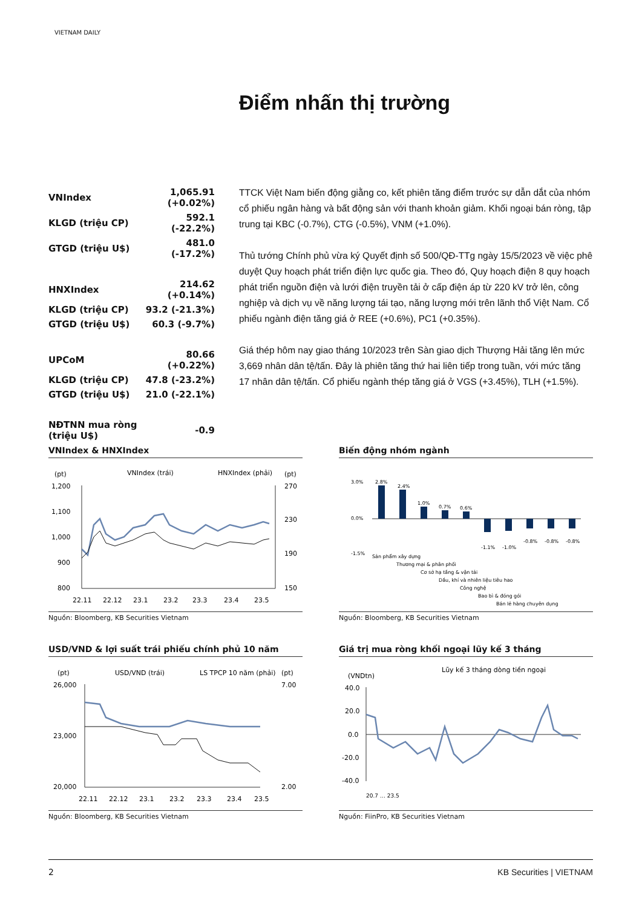VIETNAM DAILY
Điểm nhấn thị trường
| VNIndex | 1,065.91 (+0.02%) |
| KLGD (triệu CP) | 592.1 (-22.2%) |
| GTGD (triệu U$) | 481.0 (-17.2%) |
| HNXIndex | 214.62 (+0.14%) |
| KLGD (triệu CP) | 93.2 (-21.3%) |
| GTGD (triệu U$) | 60.3 (-9.7%) |
| UPCoM | 80.66 (+0.22%) |
| KLGD (triệu CP) | 47.8 (-23.2%) |
| GTGD (triệu U$) | 21.0 (-22.1%) |
| NĐTNN mua ròng (triệu U$) | -0.9 |
TTCK Việt Nam biến động giằng co, kết phiên tăng điểm trước sự dẫn dắt của nhóm cổ phiếu ngân hàng và bất động sản với thanh khoản giảm. Khối ngoại bán ròng, tập trung tại KBC (-0.7%), CTG (-0.5%), VNM (+1.0%).
Thủ tướng Chính phủ vừa ký Quyết định số 500/QĐ-TTg ngày 15/5/2023 về việc phê duyệt Quy hoạch phát triển điện lực quốc gia. Theo đó, Quy hoạch điện 8 quy hoạch phát triển nguồn điện và lưới điện truyền tải ở cấp điện áp từ 220 kV trở lên, công nghiệp và dịch vụ về năng lượng tái tạo, năng lượng mới trên lãnh thổ Việt Nam. Cổ phiếu ngành điện tăng giá ở REE (+0.6%), PC1 (+0.35%).
Giá thép hôm nay giao tháng 10/2023 trên Sàn giao dịch Thượng Hải tăng lên mức 3,669 nhân dân tệ/tấn. Đây là phiên tăng thứ hai liên tiếp trong tuần, với mức tăng 17 nhân dân tệ/tấn. Cổ phiếu ngành thép tăng giá ở VGS (+3.45%), TLH (+1.5%).
VNIndex & HNXIndex
(pt)
VNIndex (trái)
HNXIndex (phải)
(pt)
1,200
1,100
1,000
900
800
270
230
190
150
22.11
22.12
23.1
23.2
23.3
23.4
23.5
Nguồn: Bloomberg, KB Securities Vietnam
Biến động nhóm ngành
3.0%
0.0%
-1.5%
2.8%
2.4%
1.0%
0.7%
0.6%
-1.1%
-1.0%
-0.8%
-0.8%
-0.8%
Sản phẩm xây dựng
Thương mại & phân phối
Cơ sở hạ tầng & vận tải
Dầu, khí và nhiên liệu tiêu hao
Công nghệ
Bao bì & đóng gói
Bán lẻ hàng chuyên dụng
Nguồn: Bloomberg, KB Securities Vietnam
USD/VND & lợi suất trái phiếu chính phủ 10 năm
(pt)
USD/VND (trái)
LS TPCP 10 năm (phải)
(pt)
26,000
23,000
20,000
7.00
2.00
22.11
22.12
23.1
23.2
23.3
23.4
23.5
Nguồn: Bloomberg, KB Securities Vietnam
Giá trị mua ròng khối ngoại lũy kế 3 tháng
(VNDtn)
Lũy kế 3 tháng dòng tiền ngoại
40.0
20.0
0.0
-20.0
-40.0
20.7 … 23.5
Nguồn: FiinPro, KB Securities Vietnam
2 KB Securities | VIETNAM